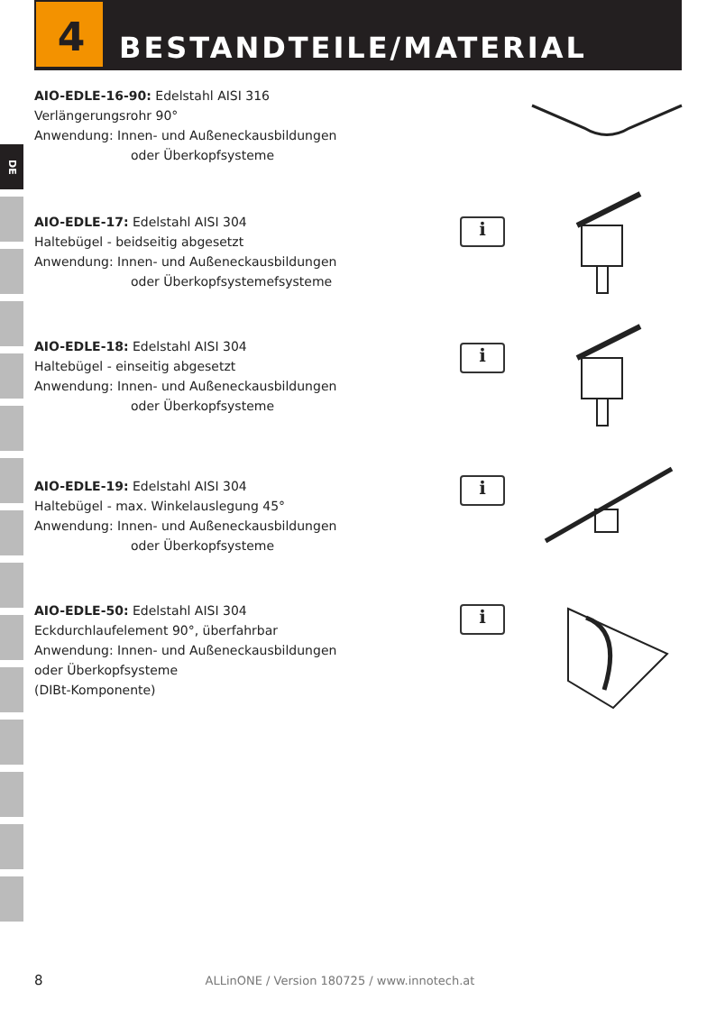4
BESTANDTEILE/MATERIAL
DE
AIO-EDLE-16-90: Edelstahl AISI 316
Verlängerungsrohr 90°
Anwendung: Innen- und Außeneckausbildungen
oder Überkopfsysteme
AIO-EDLE-17: Edelstahl AISI 304
Haltebügel - beidseitig abgesetzt
Anwendung: Innen- und Außeneckausbildungen
oder Überkopfsystemefsysteme
i
AIO-EDLE-18: Edelstahl AISI 304
Haltebügel - einseitig abgesetzt
Anwendung: Innen- und Außeneckausbildungen
oder Überkopfsysteme
i
AIO-EDLE-19: Edelstahl AISI 304
Haltebügel - max. Winkelauslegung 45°
Anwendung: Innen- und Außeneckausbildungen
oder Überkopfsysteme
i
AIO-EDLE-50: Edelstahl AISI 304
Eckdurchlaufelement 90°, überfahrbar
Anwendung: Innen- und Außeneckausbildungen
oder Überkopfsysteme
(DIBt-Komponente)
i
8 ALLinONE / Version 180725 / www.innotech.at